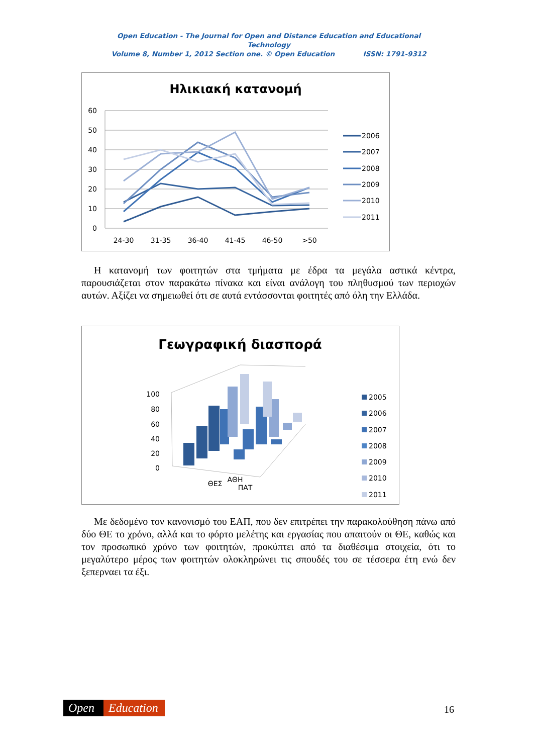Open Education - The Journal for Open and Distance Education and Educational Technology
Volume 8, Number 1, 2012 Section one. © Open Education ISSN: 1791-9312
Ηλικιακή κατανομή
60
50
40
30
20
10
0
24-30
31-35
36-40
41-45
46-50
>50
2006
2007
2008
2009
2010
2011
Η κατανομή των φοιτητών στα τμήματα με έδρα τα μεγάλα αστικά κέντρα, παρουσιάζεται στον παρακάτω πίνακα και είναι ανάλογη του πληθυσμού των περιοχών αυτών. Αξίζει να σημειωθεί ότι σε αυτά εντάσσονται φοιτητές από όλη την Ελλάδα.
Γεωγραφική διασπορά
100
80
60
40
20
0
ΑΘΗ
ΘΕΣ
ΠΑΤ
2005
2006
2007
2008
2009
2010
2011
Με δεδομένο τον κανονισμό του ΕΑΠ, που δεν επιτρέπει την παρακολούθηση πάνω από δύο ΘΕ το χρόνο, αλλά και το φόρτο μελέτης και εργασίας που απαιτούν οι ΘΕ, καθώς και τον προσωπικό χρόνο των φοιτητών, προκύπτει από τα διαθέσιμα στοιχεία, ότι το μεγαλύτερο μέρος των φοιτητών ολοκληρώνει τις σπουδές του σε τέσσερα έτη ενώ δεν ξεπερναει τα έξι.
Open Education 16